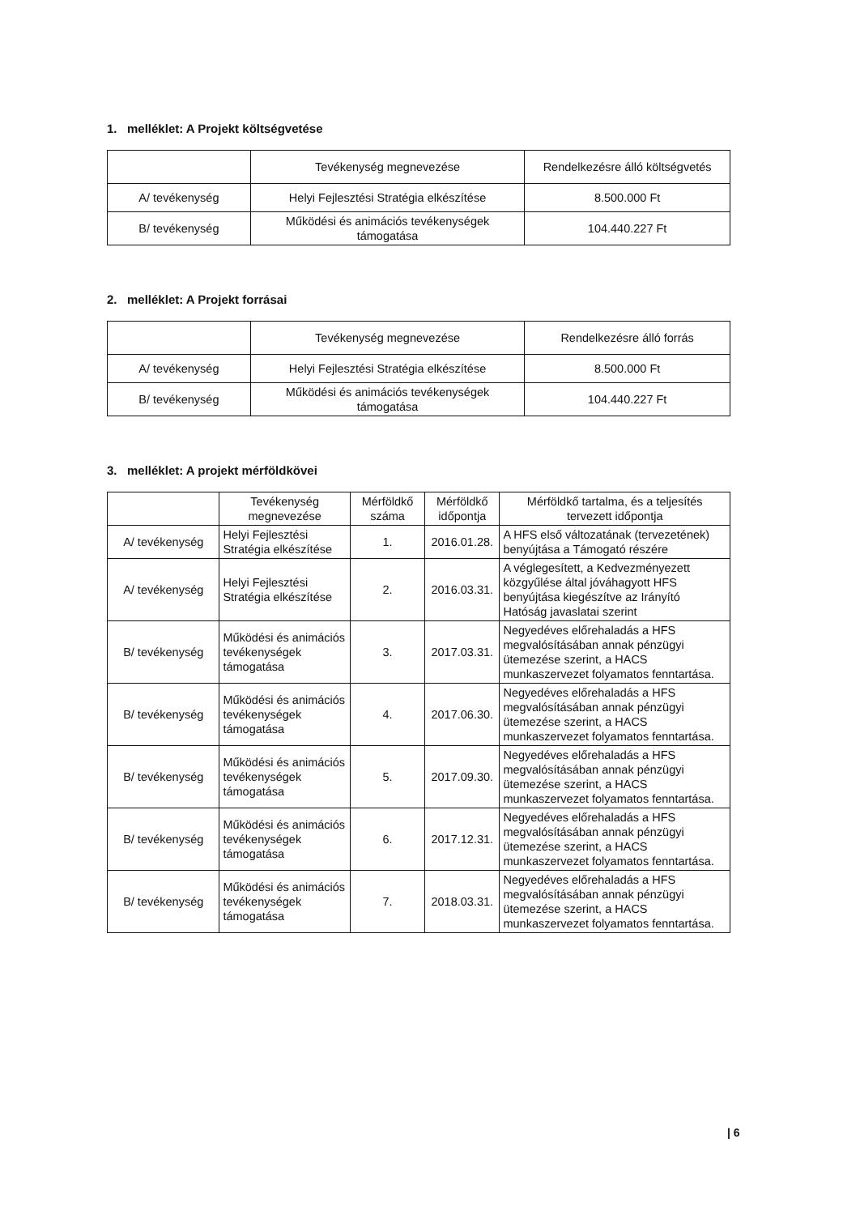1. melléklet: A Projekt költségvetése
| | Tevékenység megnevezése | Rendelkezésre álló költségvetés |
| --- | --- | --- |
| A/ tevékenység | Helyi Fejlesztési Stratégia elkészítése | 8.500.000 Ft |
| B/ tevékenység | Működési és animációs tevékenységek támogatása | 104.440.227 Ft |
2. melléklet: A Projekt forrásai
| | Tevékenység megnevezése | Rendelkezésre álló forrás |
| --- | --- | --- |
| A/ tevékenység | Helyi Fejlesztési Stratégia elkészítése | 8.500.000 Ft |
| B/ tevékenység | Működési és animációs tevékenységek támogatása | 104.440.227 Ft |
3. melléklet: A projekt mérföldkövei
| | Tevékenység megnevezése | Mérföldkő száma | Mérföldkő időpontja | Mérföldkő tartalma, és a teljesítés tervezett időpontja |
| --- | --- | --- | --- | --- |
| A/ tevékenység | Helyi Fejlesztési Stratégia elkészítése | 1. | 2016.01.28. | A HFS első változatának (tervezetének) benyújtása a Támogató részére |
| A/ tevékenység | Helyi Fejlesztési Stratégia elkészítése | 2. | 2016.03.31. | A véglegesített, a Kedvezményezett közgyűlése által jóváhagyott HFS benyújtása kiegészítve az Irányító Hatóság javaslatai szerint |
| B/ tevékenység | Működési és animációs tevékenységek támogatása | 3. | 2017.03.31. | Negyedéves előrehaladás a HFS megvalósításában annak pénzügyi ütemezése szerint, a HACS munkaszervezet folyamatos fenntartása. |
| B/ tevékenység | Működési és animációs tevékenységek támogatása | 4. | 2017.06.30. | Negyedéves előrehaladás a HFS megvalósításában annak pénzügyi ütemezése szerint, a HACS munkaszervezet folyamatos fenntartása. |
| B/ tevékenység | Működési és animációs tevékenységek támogatása | 5. | 2017.09.30. | Negyedéves előrehaladás a HFS megvalósításában annak pénzügyi ütemezése szerint, a HACS munkaszervezet folyamatos fenntartása. |
| B/ tevékenység | Működési és animációs tevékenységek támogatása | 6. | 2017.12.31. | Negyedéves előrehaladás a HFS megvalósításában annak pénzügyi ütemezése szerint, a HACS munkaszervezet folyamatos fenntartása. |
| B/ tevékenység | Működési és animációs tevékenységek támogatása | 7. | 2018.03.31. | Negyedéves előrehaladás a HFS megvalósításában annak pénzügyi ütemezése szerint, a HACS munkaszervezet folyamatos fenntartása. |
| 6